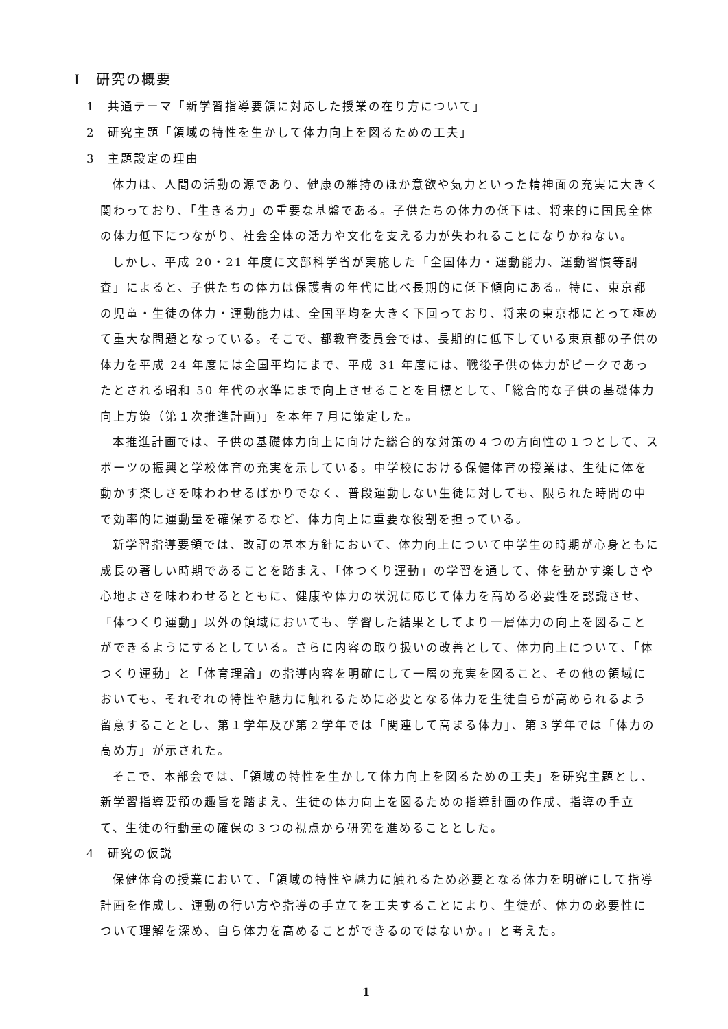Ⅰ　研究の概要
1　共通テーマ「新学習指導要領に対応した授業の在り方について」
2　研究主題「領域の特性を生かして体力向上を図るための工夫」
3　主題設定の理由
体力は、人間の活動の源であり、健康の維持のほか意欲や気力といった精神面の充実に大きく関わっており、「生きる力」の重要な基盤である。子供たちの体力の低下は、将来的に国民全体の体力低下につながり、社会全体の活力や文化を支える力が失われることになりかねない。
しかし、平成 20・21 年度に文部科学省が実施した「全国体力・運動能力、運動習慣等調査」によると、子供たちの体力は保護者の年代に比べ長期的に低下傾向にある。特に、東京都の児童・生徒の体力・運動能力は、全国平均を大きく下回っており、将来の東京都にとって極めて重大な問題となっている。そこで、都教育委員会では、長期的に低下している東京都の子供の体力を平成 24 年度には全国平均にまで、平成 31 年度には、戦後子供の体力がピークであったとされる昭和 50 年代の水準にまで向上させることを目標として、「総合的な子供の基礎体力向上方策（第１次推進計画)」を本年７月に策定した。
本推進計画では、子供の基礎体力向上に向けた総合的な対策の４つの方向性の１つとして、スポーツの振興と学校体育の充実を示している。中学校における保健体育の授業は、生徒に体を動かす楽しさを味わわせるばかりでなく、普段運動しない生徒に対しても、限られた時間の中で効率的に運動量を確保するなど、体力向上に重要な役割を担っている。
新学習指導要領では、改訂の基本方針において、体力向上について中学生の時期が心身ともに成長の著しい時期であることを踏まえ、「体つくり運動」の学習を通して、体を動かす楽しさや心地よさを味わわせるとともに、健康や体力の状況に応じて体力を高める必要性を認識させ、「体つくり運動」以外の領域においても、学習した結果としてより一層体力の向上を図ることができるようにするとしている。さらに内容の取り扱いの改善として、体力向上について、「体つくり運動」と「体育理論」の指導内容を明確にして一層の充実を図ること、その他の領域においても、それぞれの特性や魅力に触れるために必要となる体力を生徒自らが高められるよう留意することとし、第１学年及び第２学年では「関連して高まる体力」、第３学年では「体力の高め方」が示された。
そこで、本部会では、「領域の特性を生かして体力向上を図るための工夫」を研究主題とし、新学習指導要領の趣旨を踏まえ、生徒の体力向上を図るための指導計画の作成、指導の手立て、生徒の行動量の確保の３つの視点から研究を進めることとした。
4　研究の仮説
保健体育の授業において､「領域の特性や魅力に触れるため必要となる体力を明確にして指導計画を作成し、運動の行い方や指導の手立てを工夫することにより、生徒が、体力の必要性について理解を深め、自ら体力を高めることができるのではないか。」と考えた。
1